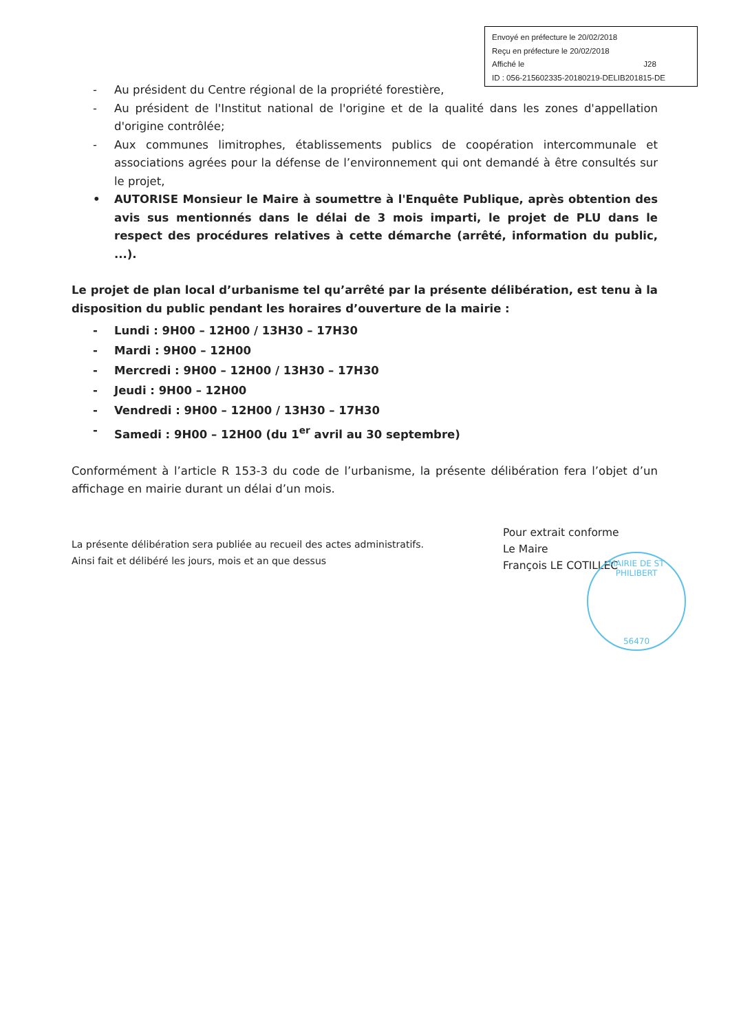Envoyé en préfecture le 20/02/2018
Reçu en préfecture le 20/02/2018
Affiché le J28
ID : 056-215602335-20180219-DELIB201815-DE
- Au président du Centre régional de la propriété forestière,
- Au président de l'Institut national de l'origine et de la qualité dans les zones d'appellation d'origine contrôlée;
- Aux communes limitrophes, établissements publics de coopération intercommunale et associations agrées pour la défense de l’environnement qui ont demandé à être consultés sur le projet,
• AUTORISE Monsieur le Maire à soumettre à l'Enquête Publique, après obtention des avis sus mentionnés dans le délai de 3 mois imparti, le projet de PLU dans le respect des procédures relatives à cette démarche (arrêté, information du public, ...).
Le projet de plan local d’urbanisme tel qu’arrêté par la présente délibération, est tenu à la disposition du public pendant les horaires d’ouverture de la mairie :
- Lundi : 9H00 – 12H00 / 13H30 – 17H30
- Mardi : 9H00 – 12H00
- Mercredi : 9H00 – 12H00 / 13H30 – 17H30
- Jeudi : 9H00 – 12H00
- Vendredi : 9H00 – 12H00 / 13H30 – 17H30
- Samedi : 9H00 – 12H00 (du 1<sup>er</sup> avril au 30 septembre)
Conformément à l’article R 153-3 du code de l’urbanisme, la présente délibération fera l’objet d’un affichage en mairie durant un délai d’un mois.
La présente délibération sera publiée au recueil des actes administratifs.
Ainsi fait et délibéré les jours, mois et an que dessus
Pour extrait conforme
Le Maire
François LE COTILLEC
MAIRIE DE ST PHILIBERT
56470